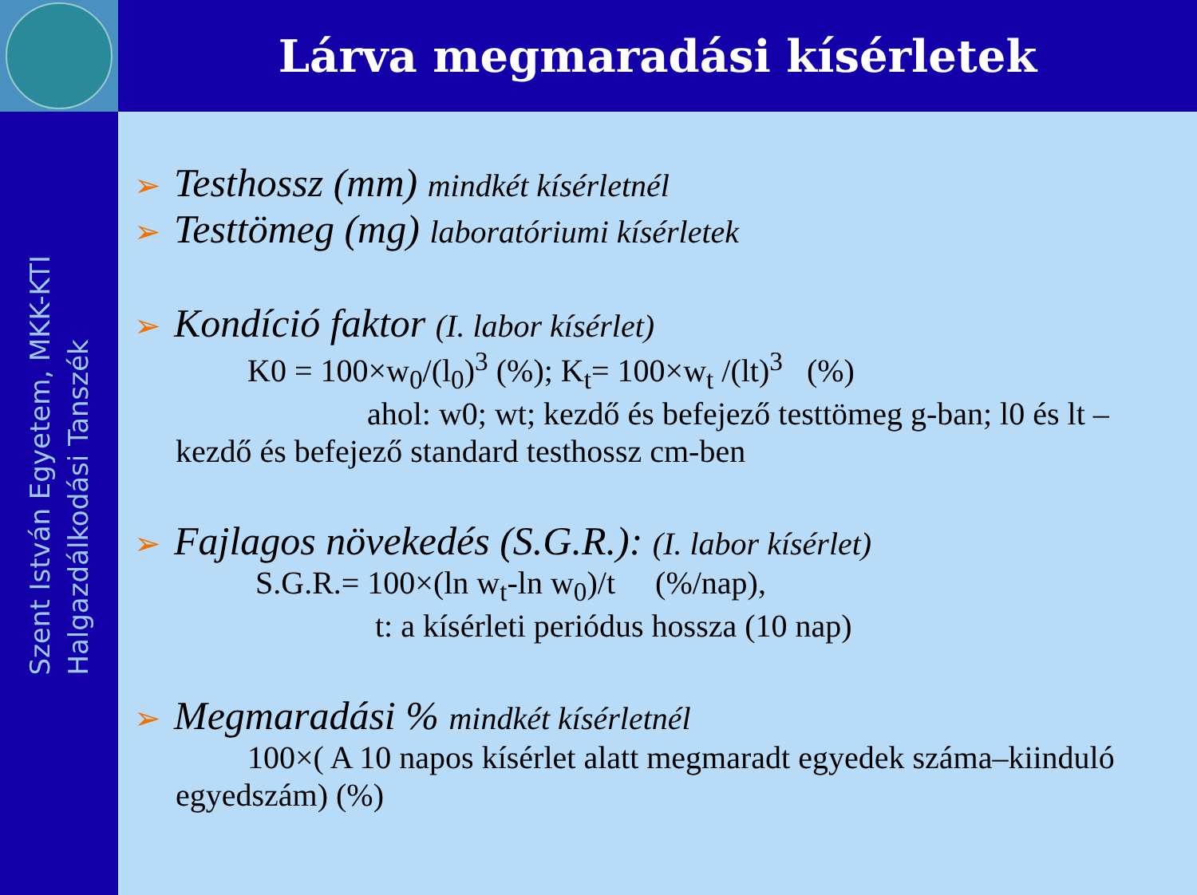Szent István Egyetem, MKK-KTI
Halgazdálkodási Tanszék
Lárva megmaradási kísérletek
➢ Testhossz (mm) mindkét kísérletnél
➢ Testtömeg (mg) laboratóriumi kísérletek
➢ Kondíció faktor (I. labor kísérlet)
K0 = 100×w<sub>0</sub>/(l<sub>0</sub>)<sup>3</sup> (%); K<sub>t</sub>= 100×w<sub>t</sub> /(lt)<sup>3</sup> (%)
ahol: w0; wt; kezdő és befejező testtömeg g-ban; l0 és lt – kezdő és befejező standard testhossz cm-ben
➢ Fajlagos növekedés (S.G.R.): (I. labor kísérlet)
S.G.R.= 100×(ln w<sub>t</sub>-ln w<sub>0</sub>)/t (%/nap),
t: a kísérleti periódus hossza (10 nap)
➢ Megmaradási % mindkét kísérletnél
100×( A 10 napos kísérlet alatt megmaradt egyedek száma–kiinduló egyedszám) (%)